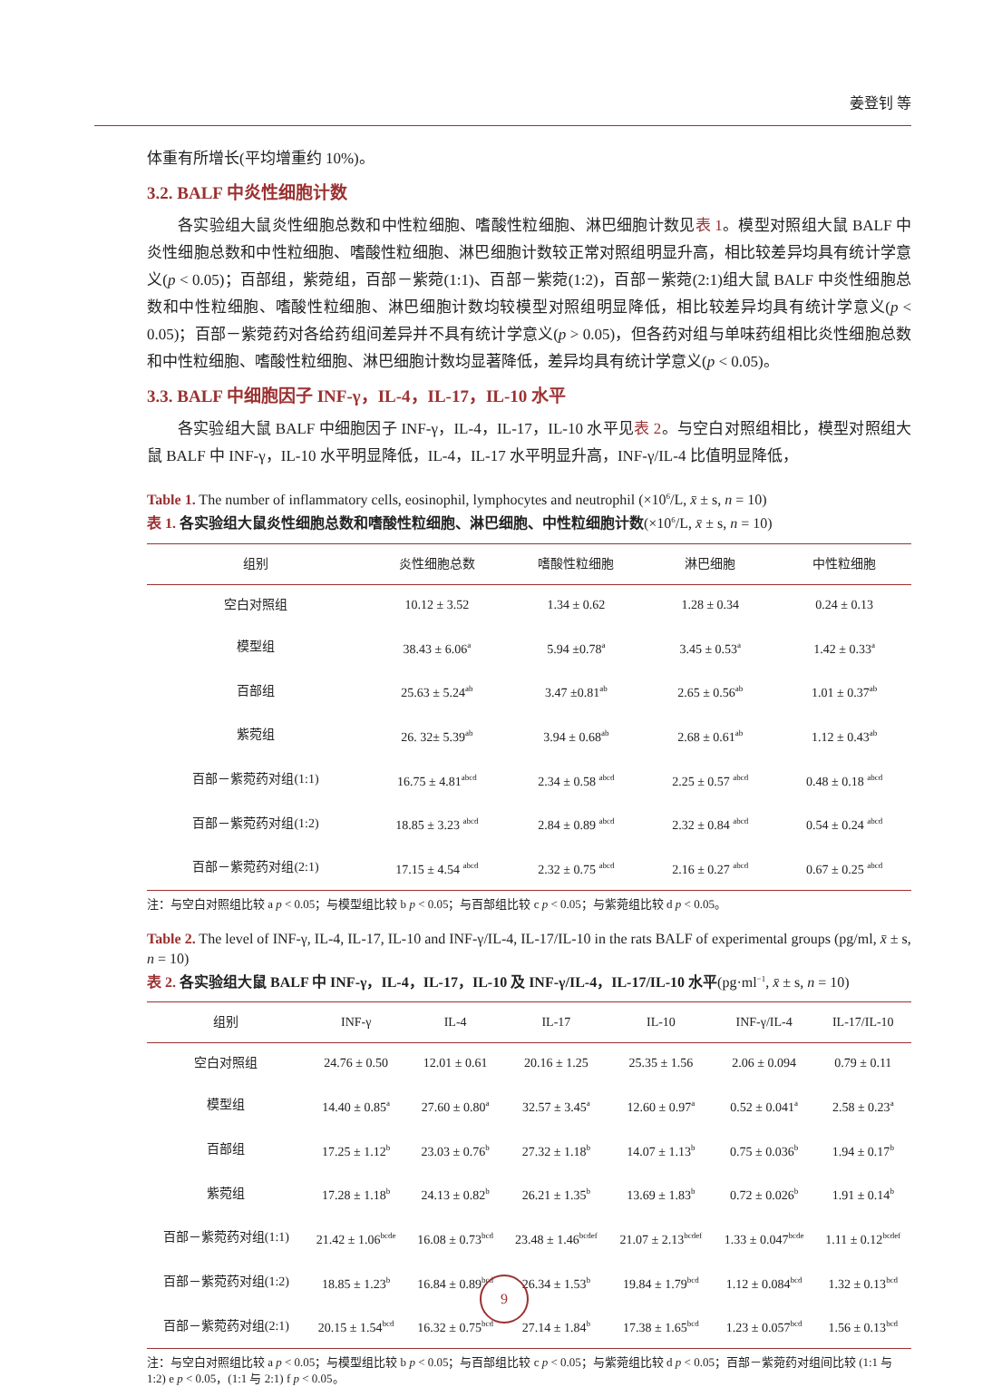姜登钊 等
体重有所增长(平均增重约 10%)。
3.2. BALF 中炎性细胞计数
各实验组大鼠炎性细胞总数和中性粒细胞、嗜酸性粒细胞、淋巴细胞计数见表 1。模型对照组大鼠 BALF 中炎性细胞总数和中性粒细胞、嗜酸性粒细胞、淋巴细胞计数较正常对照组明显升高，相比较差异均具有统计学意义(p < 0.05)；百部组，紫菀组，百部－紫菀(1:1)、百部－紫菀(1:2)，百部－紫菀(2:1)组大鼠 BALF 中炎性细胞总数和中性粒细胞、嗜酸性粒细胞、淋巴细胞计数均较模型对照组明显降低，相比较差异均具有统计学意义(p < 0.05)；百部－紫菀药对各给药组间差异并不具有统计学意义(p > 0.05)，但各药对组与单味药组相比炎性细胞总数和中性粒细胞、嗜酸性粒细胞、淋巴细胞计数均显著降低，差异均具有统计学意义(p < 0.05)。
3.3. BALF 中细胞因子 INF-γ，IL-4，IL-17，IL-10 水平
各实验组大鼠 BALF 中细胞因子 INF-γ，IL-4，IL-17，IL-10 水平见表 2。与空白对照组相比，模型对照组大鼠 BALF 中 INF-γ，IL-10 水平明显降低，IL-4，IL-17 水平明显升高，INF-γ/IL-4 比值明显降低，
Table 1. The number of inflammatory cells, eosinophil, lymphocytes and neutrophil (×10<sup>6</sup>/L, x̄ ± s, n = 10)
表 1. 各实验组大鼠炎性细胞总数和嗜酸性粒细胞、淋巴细胞、中性粒细胞计数(×10<sup>6</sup>/L, x̄ ± s, n = 10)
| 组别 | 炎性细胞总数 | 嗜酸性粒细胞 | 淋巴细胞 | 中性粒细胞 |
| --- | --- | --- | --- | --- |
| 空白对照组 | 10.12 ± 3.52 | 1.34 ± 0.62 | 1.28 ± 0.34 | 0.24 ± 0.13 |
| 模型组 | 38.43 ± 6.06<sup>a</sup> | 5.94 ±0.78<sup>a</sup> | 3.45 ± 0.53<sup>a</sup> | 1.42 ± 0.33<sup>a</sup> |
| 百部组 | 25.63 ± 5.24<sup>ab</sup> | 3.47 ±0.81<sup>ab</sup> | 2.65 ± 0.56<sup>ab</sup> | 1.01 ± 0.37<sup>ab</sup> |
| 紫菀组 | 26. 32± 5.39<sup>ab</sup> | 3.94 ± 0.68<sup>ab</sup> | 2.68 ± 0.61<sup>ab</sup> | 1.12 ± 0.43<sup>ab</sup> |
| 百部－紫菀药对组(1:1) | 16.75 ± 4.81<sup>abcd</sup> | 2.34 ± 0.58 <sup>abcd</sup> | 2.25 ± 0.57 <sup>abcd</sup> | 0.48 ± 0.18 <sup>abcd</sup> |
| 百部－紫菀药对组(1:2) | 18.85 ± 3.23 <sup>abcd</sup> | 2.84 ± 0.89 <sup>abcd</sup> | 2.32 ± 0.84 <sup>abcd</sup> | 0.54 ± 0.24 <sup>abcd</sup> |
| 百部－紫菀药对组(2:1) | 17.15 ± 4.54 <sup>abcd</sup> | 2.32 ± 0.75 <sup>abcd</sup> | 2.16 ± 0.27 <sup>abcd</sup> | 0.67 ± 0.25 <sup>abcd</sup> |
注：与空白对照组比较 a p < 0.05；与模型组比较 b p < 0.05；与百部组比较 c p < 0.05；与紫菀组比较 d p < 0.05。
Table 2. The level of INF-γ, IL-4, IL-17, IL-10 and INF-γ/IL-4, IL-17/IL-10 in the rats BALF of experimental groups (pg/ml, x̄ ± s, n = 10)
表 2. 各实验组大鼠 BALF 中 INF-γ，IL-4，IL-17，IL-10 及 INF-γ/IL-4，IL-17/IL-10 水平(pg·ml<sup>−1</sup>, x̄ ± s, n = 10)
| 组别 | INF-γ | IL-4 | IL-17 | IL-10 | INF-γ/IL-4 | IL-17/IL-10 |
| --- | --- | --- | --- | --- | --- | --- |
| 空白对照组 | 24.76 ± 0.50 | 12.01 ± 0.61 | 20.16 ± 1.25 | 25.35 ± 1.56 | 2.06 ± 0.094 | 0.79 ± 0.11 |
| 模型组 | 14.40 ± 0.85<sup>a</sup> | 27.60 ± 0.80<sup>a</sup> | 32.57 ± 3.45<sup>a</sup> | 12.60 ± 0.97<sup>a</sup> | 0.52 ± 0.041<sup>a</sup> | 2.58 ± 0.23<sup>a</sup> |
| 百部组 | 17.25 ± 1.12<sup>b</sup> | 23.03 ± 0.76<sup>b</sup> | 27.32 ± 1.18<sup>b</sup> | 14.07 ± 1.13<sup>b</sup> | 0.75 ± 0.036<sup>b</sup> | 1.94 ± 0.17<sup>b</sup> |
| 紫菀组 | 17.28 ± 1.18<sup>b</sup> | 24.13 ± 0.82<sup>b</sup> | 26.21 ± 1.35<sup>b</sup> | 13.69 ± 1.83<sup>b</sup> | 0.72 ± 0.026<sup>b</sup> | 1.91 ± 0.14<sup>b</sup> |
| 百部－紫菀药对组(1:1) | 21.42 ± 1.06<sup>bcde</sup> | 16.08 ± 0.73<sup>bcd</sup> | 23.48 ± 1.46<sup>bcdef</sup> | 21.07 ± 2.13<sup>bcdef</sup> | 1.33 ± 0.047<sup>bcde</sup> | 1.11 ± 0.12<sup>bcdef</sup> |
| 百部－紫菀药对组(1:2) | 18.85 ± 1.23<sup>b</sup> | 16.84 ± 0.89<sup>bcd</sup> | 26.34 ± 1.53<sup>b</sup> | 19.84 ± 1.79<sup>bcd</sup> | 1.12 ± 0.084<sup>bcd</sup> | 1.32 ± 0.13<sup>bcd</sup> |
| 百部－紫菀药对组(2:1) | 20.15 ± 1.54<sup>bcd</sup> | 16.32 ± 0.75<sup>bcd</sup> | 27.14 ± 1.84<sup>b</sup> | 17.38 ± 1.65<sup>bcd</sup> | 1.23 ± 0.057<sup>bcd</sup> | 1.56 ± 0.13<sup>bcd</sup> |
注：与空白对照组比较 a p < 0.05；与模型组比较 b p < 0.05；与百部组比较 c p < 0.05；与紫菀组比较 d p < 0.05；百部－紫菀药对组间比较 (1:1 与 1:2) e p < 0.05，(1:1 与 2:1) f p < 0.05。
9